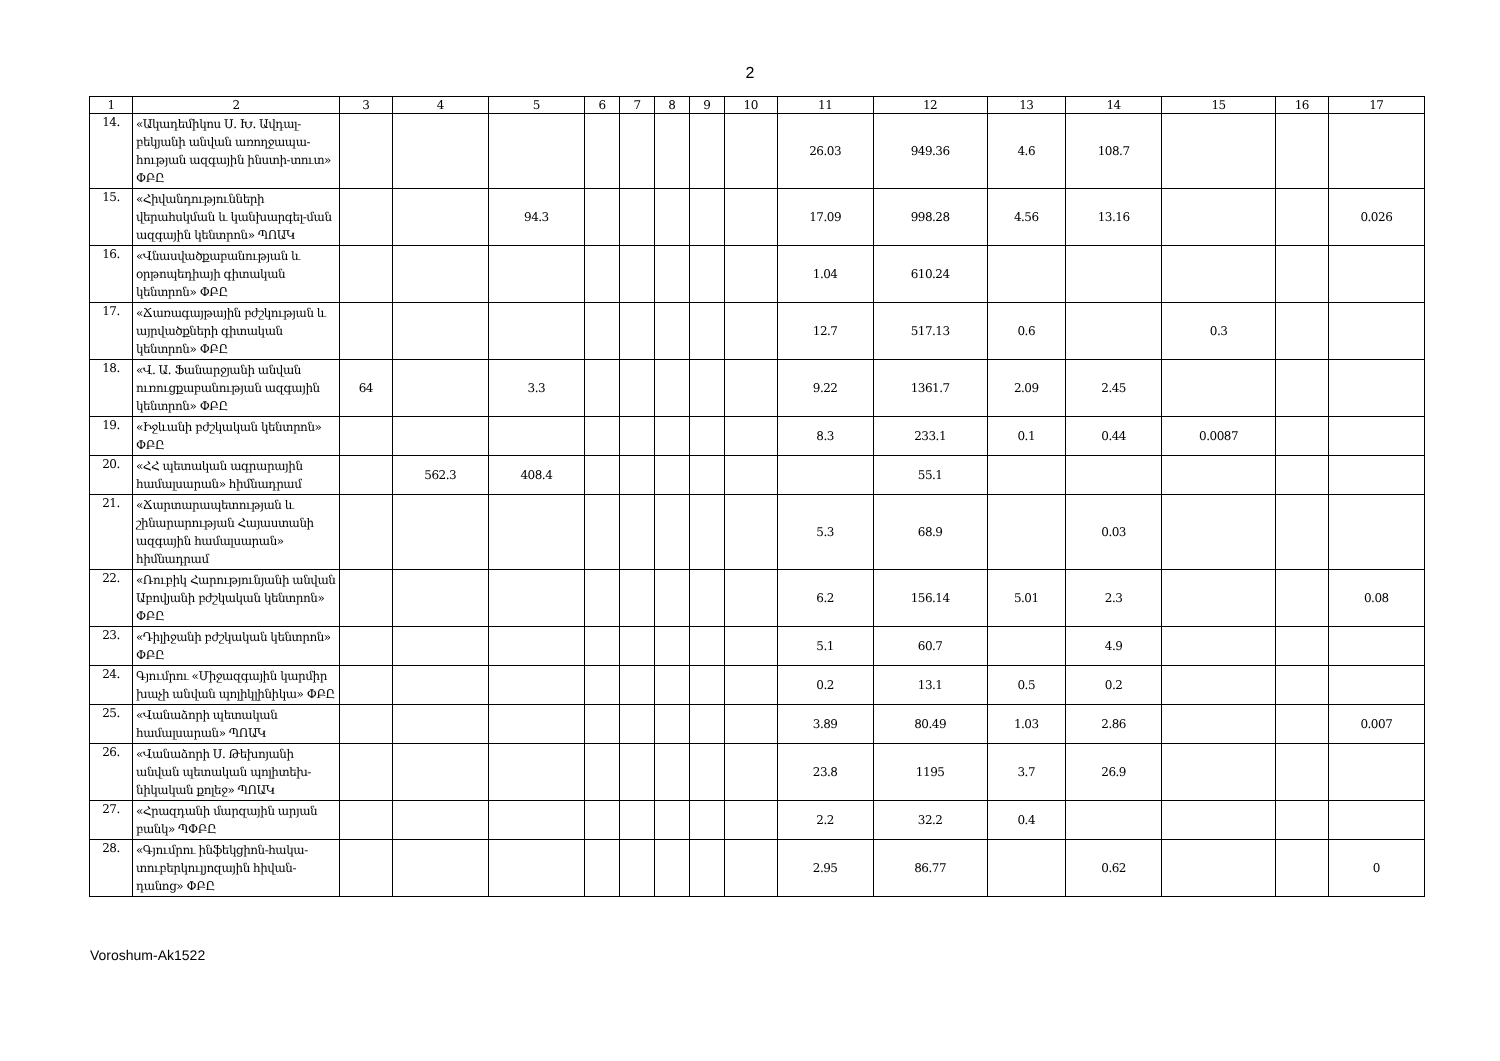2
| 1 | 2 | 3 | 4 | 5 | 6 | 7 | 8 | 9 | 10 | 11 | 12 | 13 | 14 | 15 | 16 | 17 |
| --- | --- | --- | --- | --- | --- | --- | --- | --- | --- | --- | --- | --- | --- | --- | --- | --- |
| 14. | «Ակադեմիկոս Ս. Խ. Ավդալ-բեկյանի անվան առողջապա-հության ազգային ինստի-տուտ» ՓԲԸ | | | | | | | | | 26.03 | 949.36 | 4.6 | 108.7 | | | |
| 15. | «Հիվանդությունների վերահսկման և կանխարգել-ման ազգային կենտրոն» ՊՈԱԿ | | | 94.3 | | | | | | 17.09 | 998.28 | 4.56 | 13.16 | | | 0.026 |
| 16. | «Վնասվածքաբանության և օրթոպեդիայի գիտական կենտրոն» ՓԲԸ | | | | | | | | | 1.04 | 610.24 | | | | | |
| 17. | «Ճառագայթային բժշկության և այրվածքների գիտական կենտրոն» ՓԲԸ | | | | | | | | | 12.7 | 517.13 | 0.6 | | 0.3 | | |
| 18. | «Վ. Ա. Ֆանարջյանի անվան ուռուցքաբանության ազգային կենտրոն» ՓԲԸ | 64 | | 3.3 | | | | | | 9.22 | 1361.7 | 2.09 | 2.45 | | | |
| 19. | «Իջևանի բժշկական կենտրոն» ՓԲԸ | | | | | | | | | 8.3 | 233.1 | 0.1 | 0.44 | 0.0087 | | |
| 20. | «ՀՀ պետական ագրարային համալսարան» հիմնադրամ | | 562.3 | 408.4 | | | | | | | 55.1 | | | | | |
| 21. | «Ճարտարապետության և շինարարության Հայաստանի ազգային համալսարան» հիմնադրամ | | | | | | | | | 5.3 | 68.9 | | 0.03 | | | |
| 22. | «Ռուբիկ Հարությունյանի անվան Աբովյանի բժշկական կենտրոն» ՓԲԸ | | | | | | | | | 6.2 | 156.14 | 5.01 | 2.3 | | | 0.08 |
| 23. | «Դիլիջանի բժշկական կենտրոն» ՓԲԸ | | | | | | | | | 5.1 | 60.7 | | 4.9 | | | |
| 24. | Գյումրու «Միջազգային կարմիր խաչի անվան պոլիկլինիկա» ՓԲԸ | | | | | | | | | 0.2 | 13.1 | 0.5 | 0.2 | | | |
| 25. | «Վանաձորի պետական համալսարան» ՊՈԱԿ | | | | | | | | | 3.89 | 80.49 | 1.03 | 2.86 | | | 0.007 |
| 26. | «Վանաձորի Ս. Թեխոյանի անվան պետական պոլիտեխ-նիկական քոլեջ» ՊՈԱԿ | | | | | | | | | 23.8 | 1195 | 3.7 | 26.9 | | | |
| 27. | «Հրազդանի մարզային արյան բանկ» ՊՓԲԸ | | | | | | | | | 2.2 | 32.2 | 0.4 | | | | |
| 28. | «Գյումրու ինֆեկցիոն-հակա-տուբերկուլյոզային հիվան-դանոց» ՓԲԸ | | | | | | | | | 2.95 | 86.77 | | 0.62 | | | 0 |
Voroshum-Ak1522